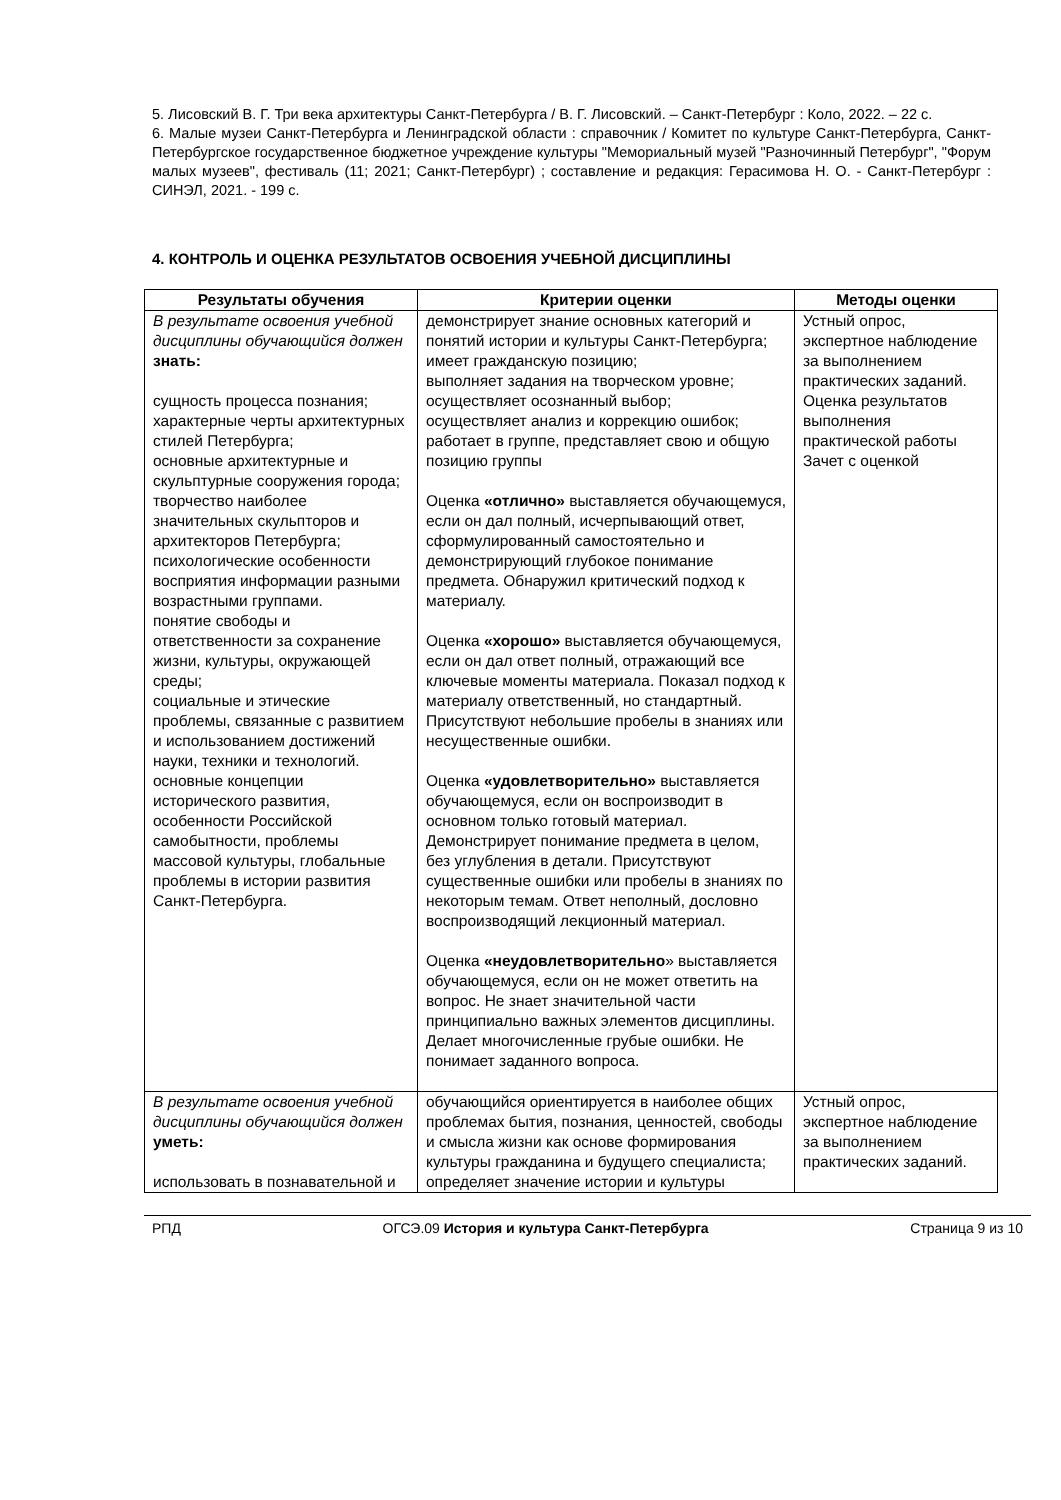5. Лисовский В. Г. Три века архитектуры Санкт-Петербурга / В. Г. Лисовский. – Санкт-Петербург : Коло, 2022. – 22 с.
6. Малые музеи Санкт-Петербурга и Ленинградской области : справочник / Комитет по культуре Санкт-Петербурга, Санкт-Петербургское государственное бюджетное учреждение культуры "Мемориальный музей "Разночинный Петербург", "Форум малых музеев", фестиваль (11; 2021; Санкт-Петербург) ; составление и редакция: Герасимова Н. О. - Санкт-Петербург : СИНЭЛ, 2021. - 199 с.
4. КОНТРОЛЬ И ОЦЕНКА РЕЗУЛЬТАТОВ ОСВОЕНИЯ УЧЕБНОЙ ДИСЦИПЛИНЫ
| Результаты обучения | Критерии оценки | Методы оценки |
| --- | --- | --- |
| В результате освоения учебной дисциплины обучающийся должен знать: сущность процесса познания; характерные черты архитектурных стилей Петербурга; основные архитектурные и скульптурные сооружения города; творчество наиболее значительных скульпторов и архитекторов Петербурга; психологические особенности восприятия информации разными возрастными группами. понятие свободы и ответственности за сохранение жизни, культуры, окружающей среды; социальные и этические проблемы, связанные с развитием и использованием достижений науки, техники и технологий. основные концепции исторического развития, особенности Российской самобытности, проблемы массовой культуры, глобальные проблемы в истории развития Санкт-Петербурга. | демонстрирует знание основных категорий и понятий истории и культуры Санкт-Петербурга; имеет гражданскую позицию; выполняет задания на творческом уровне; осуществляет осознанный выбор; осуществляет анализ и коррекцию ошибок; работает в группе, представляет свою и общую позицию группы Оценка «отлично» выставляется обучающемуся, если он дал полный, исчерпывающий ответ, сформулированный самостоятельно и демонстрирующий глубокое понимание предмета. Обнаружил критический подход к материалу. Оценка «хорошо» выставляется обучающемуся, если он дал ответ полный, отражающий все ключевые моменты материала. Показал подход к материалу ответственный, но стандартный. Присутствуют небольшие пробелы в знаниях или несущественные ошибки. Оценка «удовлетворительно» выставляется обучающемуся, если он воспроизводит в основном только готовый материал. Демонстрирует понимание предмета в целом, без углубления в детали. Присутствуют существенные ошибки или пробелы в знаниях по некоторым темам. Ответ неполный, дословно воспроизводящий лекционный материал. Оценка «неудовлетворительно » выставляется обучающемуся, если он не может ответить на вопрос. Не знает значительной части принципиально важных элементов дисциплины. Делает многочисленные грубые ошибки. Не понимает заданного вопроса. | Устный опрос, экспертное наблюдение за выполнением практических заданий. Оценка результатов выполнения практической работы Зачет с оценкой |
| В результате освоения учебной дисциплины обучающийся должен уметь: использовать в познавательной и | обучающийся ориентируется в наиболее общих проблемах бытия, познания, ценностей, свободы и смысла жизни как основе формирования культуры гражданина и будущего специалиста; определяет значение истории и культуры | Устный опрос, экспертное наблюдение за выполнением практических заданий. |
РПД ОГСЭ.09 История и культура Санкт-Петербурга Страница 9 из 10